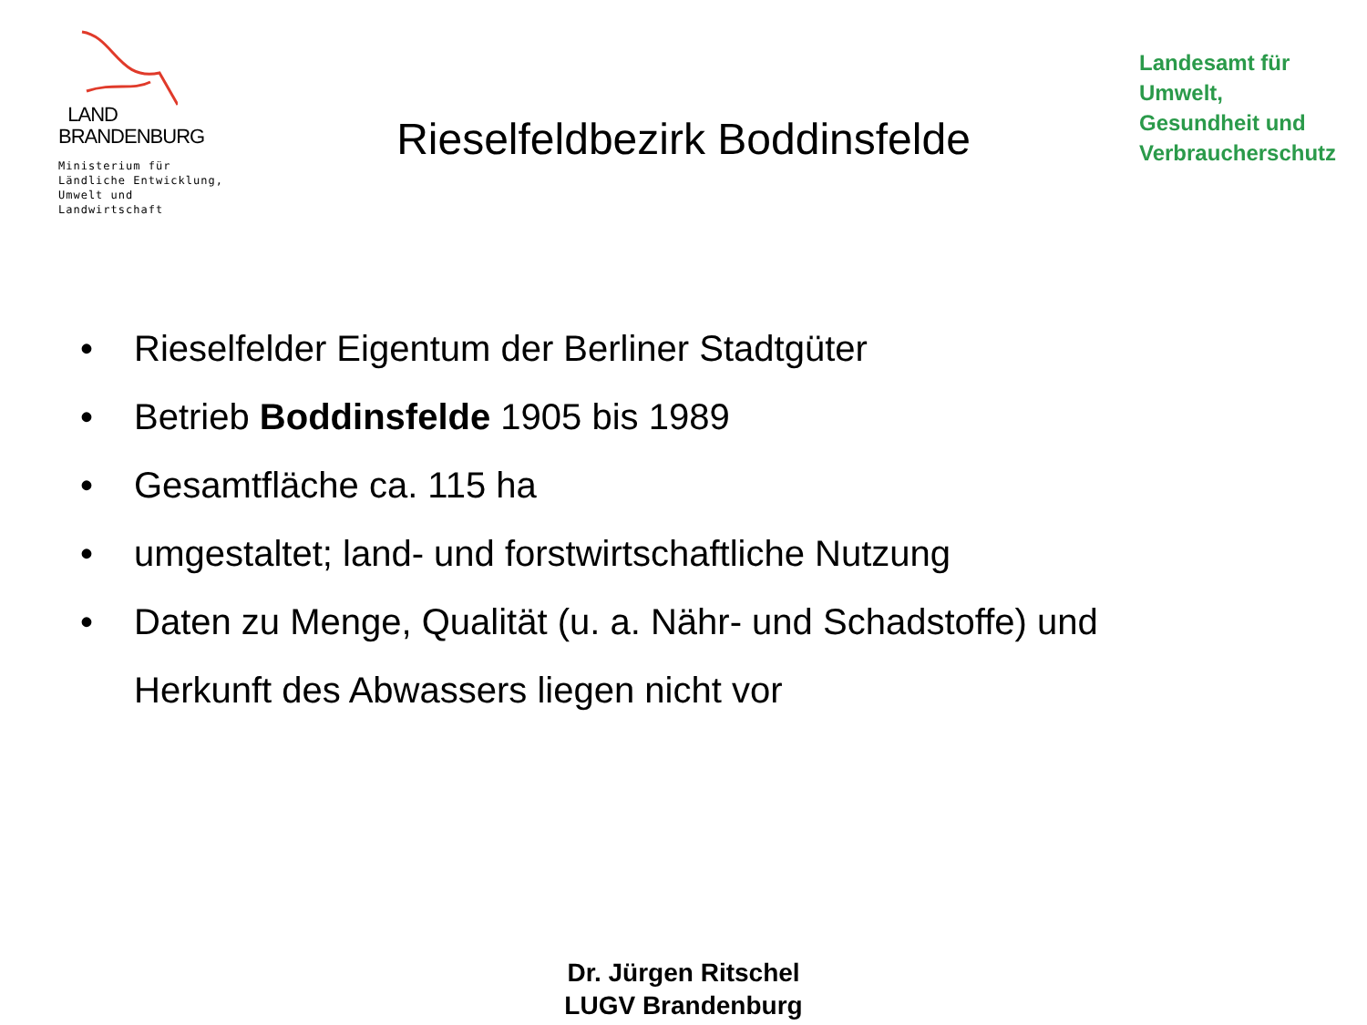LAND
BRANDENBURG
Ministerium für Ländliche Entwicklung, Umwelt und Landwirtschaft
Rieselfeldbezirk Boddinsfelde
Landesamt für
Umwelt,
Gesundheit und
Verbraucherschutz
• Rieselfelder Eigentum der Berliner Stadtgüter
• Betrieb Boddinsfelde 1905 bis 1989
• Gesamtfläche ca. 115 ha
• umgestaltet; land- und forstwirtschaftliche Nutzung
• Daten zu Menge, Qualität (u. a. Nähr- und Schadstoffe) und
Herkunft des Abwassers liegen nicht vor
Dr. Jürgen Ritschel
LUGV Brandenburg